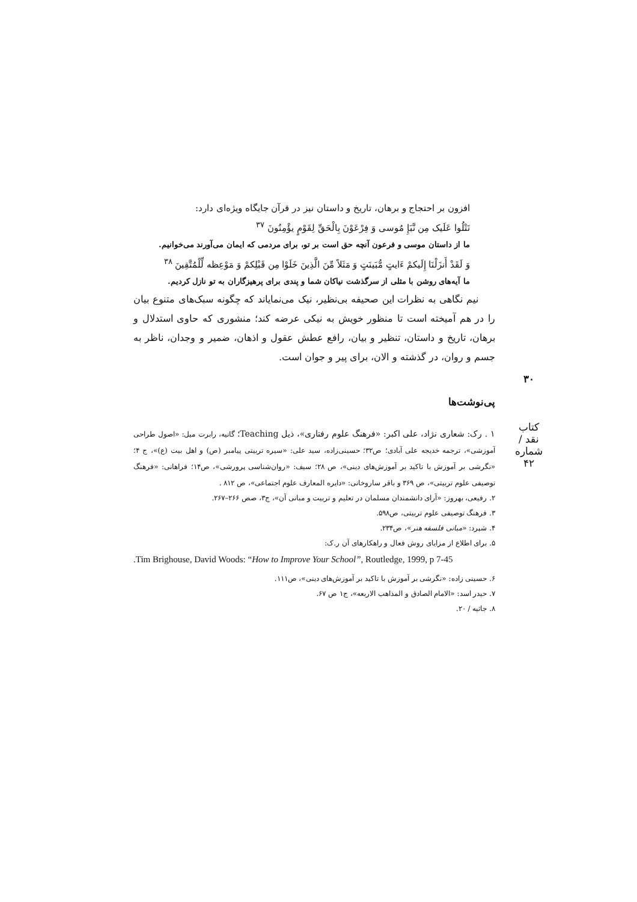افزون بر احتجاج و برهان، تاریخ و داستان نیز در قرآن جایگاه ویژه‌ای دارد:
نَتْلُوا عَلَیک مِن نَّبَإِ مُوسی وَ فِرْعَوْنَ بِالْحَقِّ لِقَوْمٍ یؤْمِنُونَ <sup>۳۷</sup>
ما از داستان موسی و فرعون آنچه حق است بر تو، برای مردمی که ایمان می‌آورند می‌خوانیم.
وَ لَقَدْ أَنزَلْنَا إِلَیکمْ ءَایتٍ مُّبَینَتٍ وَ مَثَلاً مِّنَ الَّذِینَ خَلَوْا مِن قَبْلِکمْ وَ مَوْعِظه لِّلْمُتَّقِینَ <sup>۳۸</sup>
ما آیه‌های روشن با مثلی از سرگذشت نیاکان شما و پندی برای پرهیزگاران به تو نازل کردیم.
نیم نگاهی به نظرات این صحیفه بی‌نظیر، نیک می‌نمایاند که چگونه سبک‌های متنوع بیان را در هم آمیخته است تا منظور خویش به نیکی عرضه کند؛ منشوری که حاوی استدلال و برهان، تاریخ و داستان، تنظیر و بیان، رافع عطش عقول و اذهان، ضمیر و وجدان، ناظر به جسم و روان، در گذشته و الان، برای پیر و جوان است.
پی‌نوشت‌ها
۱ . رک: شعاری نژاد، علی اکبر: «فرهنگ علوم رفتاری»، ذیل Teaching؛ گانیه، رابرت میل: «اصول طراحی آموزشی»، ترجمه خدیجه علی آبادی؛ ص۳۲؛ حسینی‌زاده، سید علی: «سیره تربیتی پیامبر (ص) و اهل بیت (ع)»، ج ۴؛ «نگرشی بر آموزش با تاکید بر آموزش‌های دینی»، ص ۲۸؛ سیف: «روان‌شناسی پرورشی»، ص۱۴؛ فراهانی: «فرهنگ توصیفی علوم تربیتی»، ص ۳۶۹ و باقر ساروخانی: «دایره المعارف علوم اجتماعی»، ص ۸۱۲ .
۲. رفیعی، بهروز: «آرای دانشمندان مسلمان در تعلیم و تربیت و مبانی آن»، ج۳، صص ۲۶۶–۲۶۷.
۳. فرهنگ توصیفی علوم تربیتی، ص۵۹۸.
۴. شپرد: «مبانی فلسفه هنر»، ص۲۳۴.
۵. برای اطلاع از مزایای روش فعال و راهکارهای آن ر.ک:
.Tim Brighouse, David Woods: “How to Improve Your School”, Routledge, 1999, p 7-45
۶. حسینی زاده: «نگرشی بر آموزش با تاکید بر آموزش‌های دینی»، ص۱۱۱.
۷. حیدر اسد: «الامام الصادق و المذاهب الاربعه»، ج۱ ص ۶۷.
۸. جاثیه / ۲۰.
۳۰
کتاب نقد / شماره ۴۲